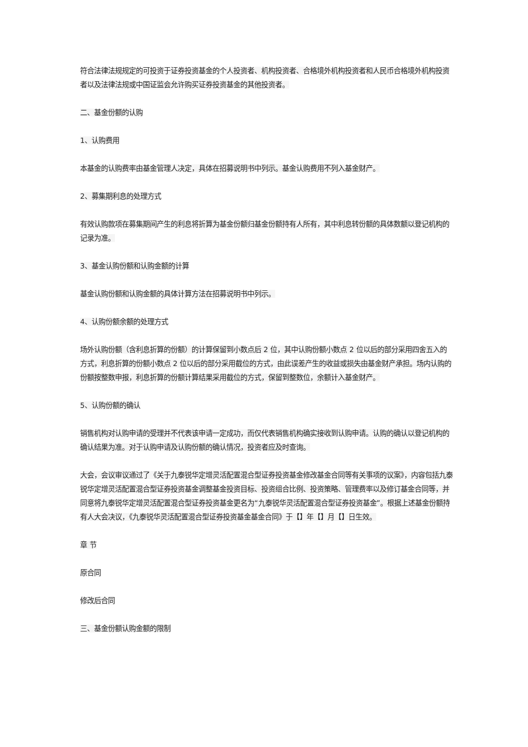符合法律法规规定的可投资于证券投资基金的个人投资者、机构投资者、合格境外机构投资者和人民币合格境外机构投资者以及法律法规或中国证监会允许购买证券投资基金的其他投资者。
二、基金份额的认购
1、认购费用
本基金的认购费率由基金管理人决定，具体在招募说明书中列示。基金认购费用不列入基金财产。
2、募集期利息的处理方式
有效认购款项在募集期间产生的利息将折算为基金份额归基金份额持有人所有，其中利息转份额的具体数额以登记机构的记录为准。
3、基金认购份额和认购金额的计算
基金认购份额和认购金额的具体计算方法在招募说明书中列示。
4、认购份额余额的处理方式
场外认购份额（含利息折算的份额）的计算保留到小数点后 2 位，其中认购份额小数点 2 位以后的部分采用四舍五入的方式，利息折算的份额小数点 2 位以后的部分采用截位的方式，由此误差产生的收益或损失由基金财产承担。场内认购的份额按整数申报，利息折算的份额计算结果采用截位的方式，保留到整数位，余额计入基金财产。
5、认购份额的确认
销售机构对认购申请的受理并不代表该申请一定成功，而仅代表销售机构确实接收到认购申请。认购的确认以登记机构的确认结果为准。对于认购申请及认购份额的确认情况，投资者应及时查询。
大会，会议审议通过了《关于九泰锐华定增灵活配置混合型证券投资基金修改基金合同等有关事项的议案》，内容包括九泰锐华定增灵活配置混合型证券投资基金调整基金投资目标、投资组合比例、投资策略、管理费率以及修订基金合同等，并同意将九泰锐华定增灵活配置混合型证券投资基金更名为“九泰锐华灵活配置混合型证券投资基金”。根据上述基金份额持有人大会决议，《九泰锐华灵活配置混合型证券投资基金基金合同》于【】年【】月【】日生效。
章 节
原合同
修改后合同
三、基金份额认购金额的限制